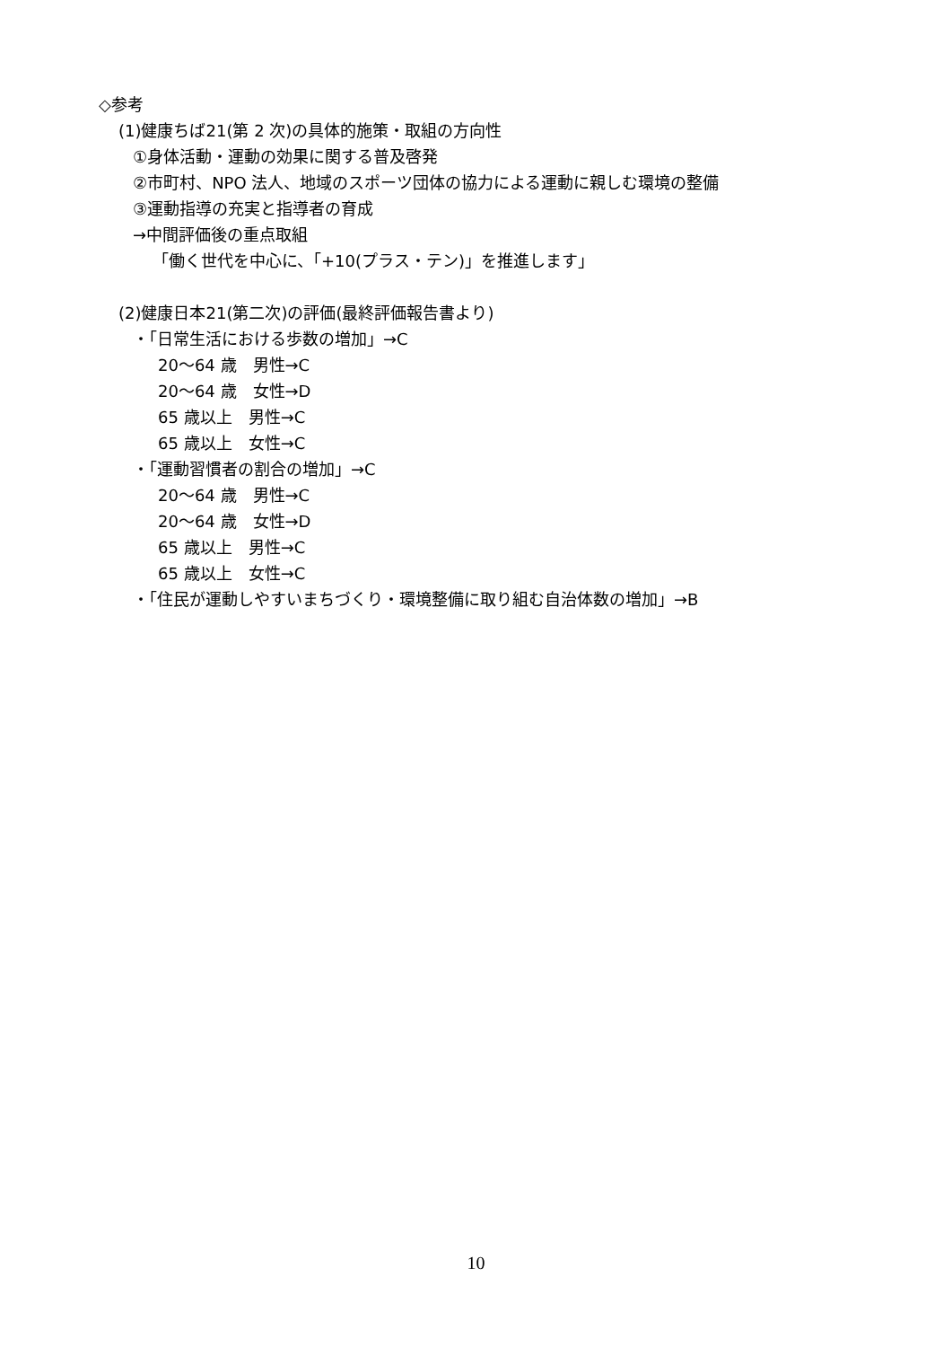◇参考
(1)健康ちば21(第 2 次)の具体的施策・取組の方向性
①身体活動・運動の効果に関する普及啓発
②市町村、NPO 法人、地域のスポーツ団体の協力による運動に親しむ環境の整備
③運動指導の充実と指導者の育成
→中間評価後の重点取組
「働く世代を中心に、「+10(プラス・テン)」を推進します」
(2)健康日本21(第二次)の評価(最終評価報告書より)
・「日常生活における歩数の増加」→C
20～64 歳　男性→C
20～64 歳　女性→D
65 歳以上　男性→C
65 歳以上　女性→C
・「運動習慣者の割合の増加」→C
20～64 歳　男性→C
20～64 歳　女性→D
65 歳以上　男性→C
65 歳以上　女性→C
・「住民が運動しやすいまちづくり・環境整備に取り組む自治体数の増加」→B
10